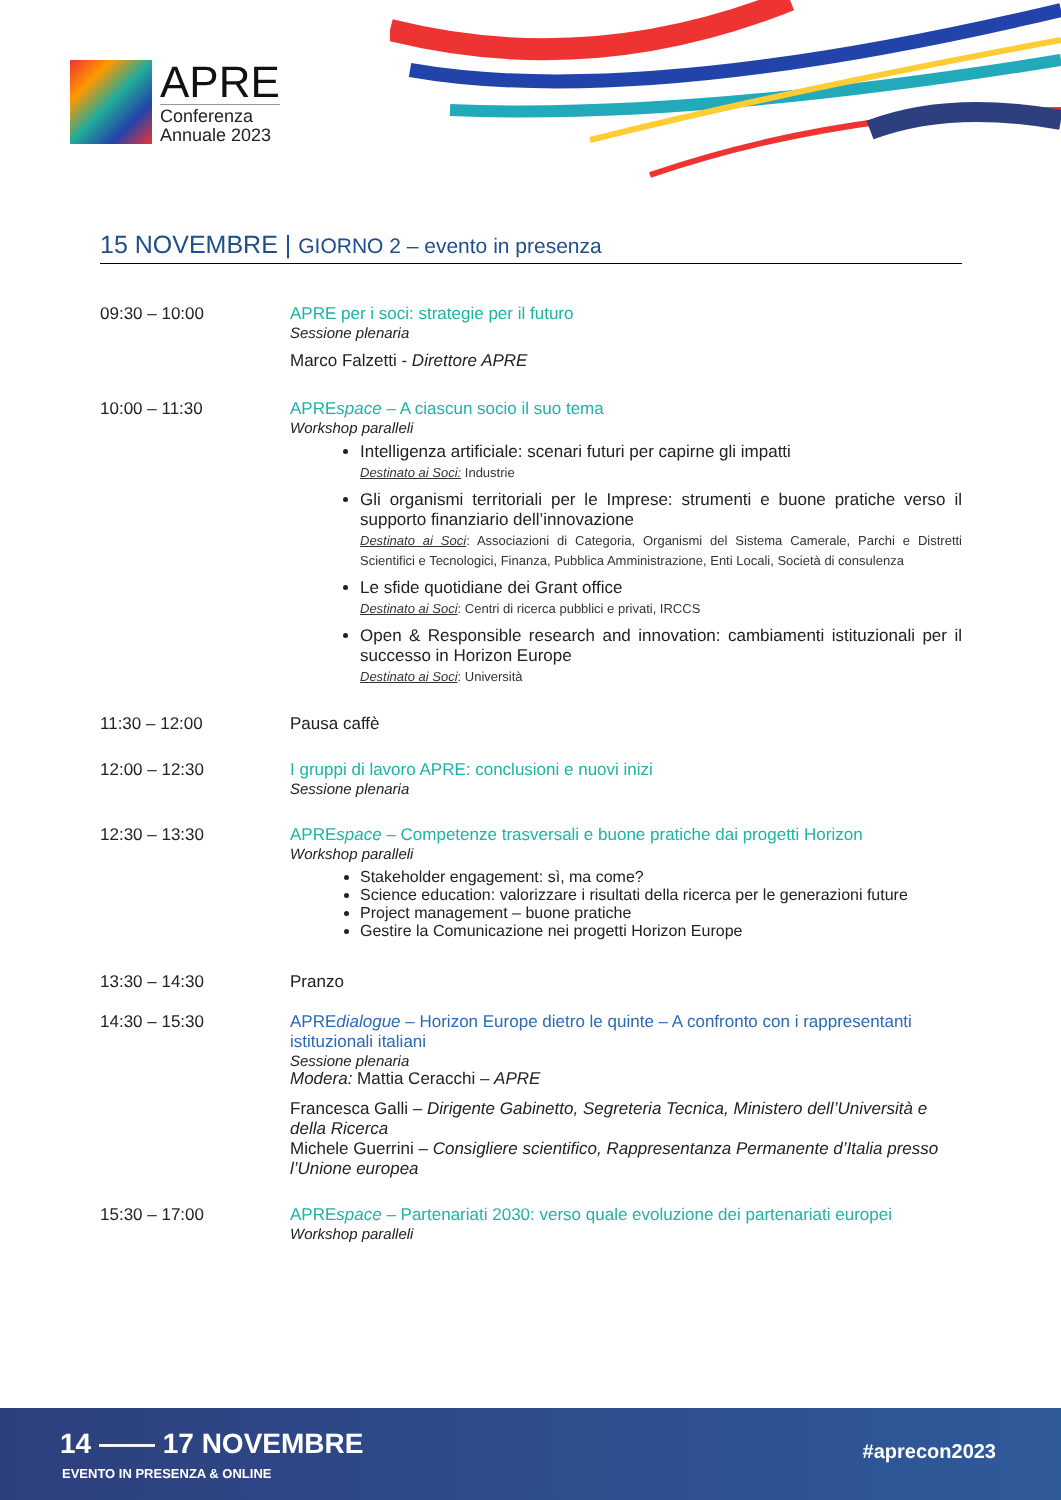APRE
Conferenza
Annuale 2023
15 NOVEMBRE | GIORNO 2 – evento in presenza
09:30 – 10:00 APRE per i soci: strategie per il futuro
Sessione plenaria
Marco Falzetti - Direttore APRE
10:00 – 11:30 APREspace – A ciascun socio il suo tema
Workshop paralleli
Intelligenza artificiale: scenari futuri per capirne gli impatti
Destinato ai Soci: Industrie
Gli organismi territoriali per le Imprese: strumenti e buone pratiche verso il supporto finanziario dell’innovazione
Destinato ai Soci: Associazioni di Categoria, Organismi del Sistema Camerale, Parchi e Distretti Scientifici e Tecnologici, Finanza, Pubblica Amministrazione, Enti Locali, Società di consulenza
Le sfide quotidiane dei Grant office
Destinato ai Soci: Centri di ricerca pubblici e privati, IRCCS
Open & Responsible research and innovation: cambiamenti istituzionali per il successo in Horizon Europe
Destinato ai Soci: Università
11:30 – 12:00 Pausa caffè
12:00 – 12:30 I gruppi di lavoro APRE: conclusioni e nuovi inizi
Sessione plenaria
12:30 – 13:30 APREspace – Competenze trasversali e buone pratiche dai progetti Horizon
Workshop paralleli
Stakeholder engagement: sì, ma come?
Science education: valorizzare i risultati della ricerca per le generazioni future
Project management – buone pratiche
Gestire la Comunicazione nei progetti Horizon Europe
13:30 – 14:30 Pranzo
14:30 – 15:30 APREdialogue – Horizon Europe dietro le quinte – A confronto con i rappresentanti istituzionali italiani
Sessione plenaria
Modera: Mattia Ceracchi – APRE
Francesca Galli – Dirigente Gabinetto, Segreteria Tecnica, Ministero dell’Università e della Ricerca
Michele Guerrini – Consigliere scientifico, Rappresentanza Permanente d’Italia presso l’Unione europea
15:30 – 17:00 APREspace – Partenariati 2030: verso quale evoluzione dei partenariati europei
Workshop paralleli
14 —— 17 NOVEMBRE
EVENTO IN PRESENZA & ONLINE
#aprecon2023